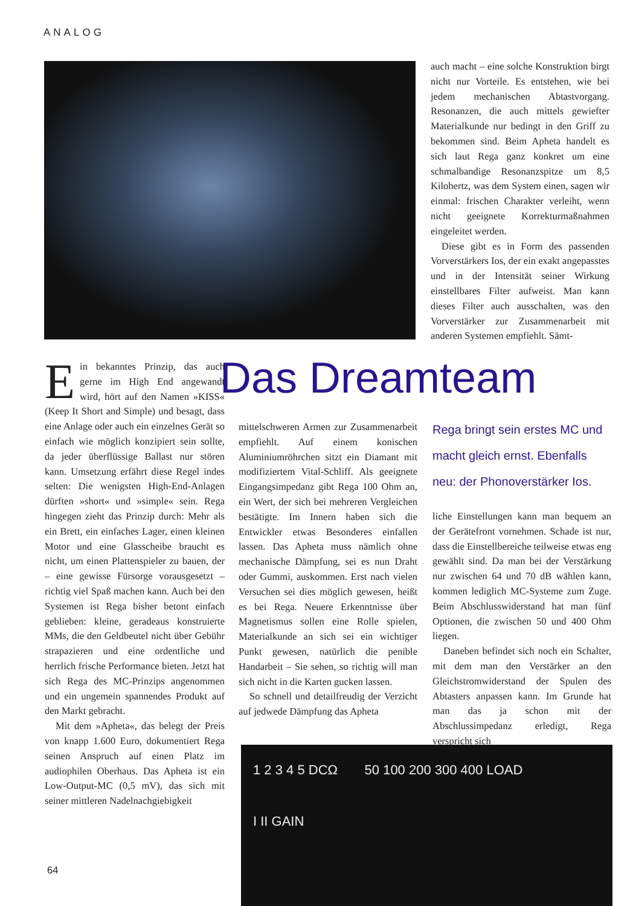ANALOG
auch macht – eine solche Konstruktion birgt nicht nur Vorteile. Es entstehen, wie bei jedem mechanischen Abtastvorgang. Resonanzen, die auch mittels gewiefter Materialkunde nur bedingt in den Griff zu bekommen sind. Beim Apheta handelt es sich laut Rega ganz konkret um eine schmalbandige Resonanzspitze um 8,5 Kilohertz, was dem System einen, sagen wir einmal: frischen Charakter verleiht, wenn nicht geeignete Korrekturmaßnahmen eingeleitet werden.
Diese gibt es in Form des passenden Vorverstärkers Ios, der ein exakt angepasstes und in der Intensität seiner Wirkung einstellbares Filter aufweist. Man kann dieses Filter auch ausschalten, was den Vorverstärker zur Zusammenarbeit mit anderen Systemen empfiehlt. Sämt-
Das Dreamteam
Ein bekanntes Prinzip, das auch gerne im High End angewandt wird, hört auf den Namen »KISS« (Keep It Short and Simple) und besagt, dass eine Anlage oder auch ein einzelnes Gerät so einfach wie möglich konzipiert sein sollte, da jeder überflüssige Ballast nur stören kann. Umsetzung erfährt diese Regel indes selten: Die wenigsten High-End-Anlagen dürften »short« und »simple« sein. Rega hingegen zieht das Prinzip durch: Mehr als ein Brett, ein einfaches Lager, einen kleinen Motor und eine Glasscheibe braucht es nicht, um einen Plattenspieler zu bauen, der – eine gewisse Fürsorge vorausgesetzt – richtig viel Spaß machen kann. Auch bei den Systemen ist Rega bisher betont einfach geblieben: kleine, geradeaus konstruierte MMs, die den Geldbeutel nicht über Gebühr strapazieren und eine ordentliche und herrlich frische Performance bieten. Jetzt hat sich Rega des MC-Prinzips angenommen und ein ungemein spannendes Produkt auf den Markt gebracht.
Mit dem »Apheta«, das belegt der Preis von knapp 1.600 Euro, dokumentiert Rega seinen Anspruch auf einen Platz im audiophilen Oberhaus. Das Apheta ist ein Low-Output-MC (0,5 mV), das sich mit seiner mittleren Nadelnachgiebigkeit
mittelschweren Armen zur Zusammenarbeit empfiehlt. Auf einem konischen Aluminiumröhrchen sitzt ein Diamant mit modifiziertem Vital-Schliff. Als geeignete Eingangsimpedanz gibt Rega 100 Ohm an, ein Wert, der sich bei mehreren Vergleichen bestätigte. Im Innern haben sich die Entwickler etwas Besonderes einfallen lassen. Das Apheta muss nämlich ohne mechanische Dämpfung, sei es nun Draht oder Gummi, auskommen. Erst nach vielen Versuchen sei dies möglich gewesen, heißt es bei Rega. Neuere Erkenntnisse über Magnetismus sollen eine Rolle spielen, Materialkunde an sich sei ein wichtiger Punkt gewesen, natürlich die penible Handarbeit – Sie sehen, so richtig will man sich nicht in die Karten gucken lassen.
So schnell und detailfreudig der Verzicht auf jedwede Dämpfung das Apheta
Rega bringt sein erstes MC und macht gleich ernst. Ebenfalls neu: der Phonoverstärker Ios.
liche Einstellungen kann man bequem an der Gerätefront vornehmen. Schade ist nur, dass die Einstellbereiche teilweise etwas eng gewählt sind. Da man bei der Verstärkung nur zwischen 64 und 70 dB wählen kann, kommen lediglich MC-Systeme zum Zuge. Beim Abschlusswiderstand hat man fünf Optionen, die zwischen 50 und 400 Ohm liegen.
Daneben befindet sich noch ein Schalter, mit dem man den Verstärker an den Gleichstromwiderstand der Spulen des Abtasters anpassen kann. Im Grunde hat man das ja schon mit der Abschlussimpedanz erledigt, Rega verspricht sich
1 2 3 4 5 DCΩ 50 100 200 300 400 LOAD I II GAIN
64